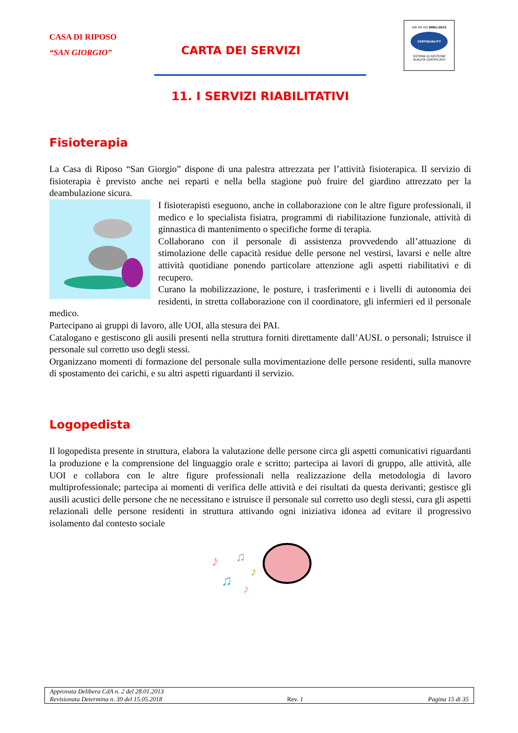CASA DI RIPOSO
“SAN GIORGIO”
CARTA DEI SERVIZI
UNI EN ISO 9001:2015
CERTIQUALITY
SISTEMA DI GESTIONE
QUALITÀ CERTIFICATO
11. I SERVIZI RIABILITATIVI
Fisioterapia
La Casa di Riposo “San Giorgio” dispone di una palestra attrezzata per l’attività fisioterapica. Il servizio di fisioterapia è previsto anche nei reparti e nella bella stagione può fruire del giardino attrezzato per la deambulazione sicura.
I fisioterapisti eseguono, anche in collaborazione con le altre figure professionali, il medico e lo specialista fisiatra, programmi di riabilitazione funzionale, attività di ginnastica di mantenimento o specifiche forme di terapia.
Collaborano con il personale di assistenza provvedendo all’attuazione di stimolazione delle capacità residue delle persone nel vestirsi, lavarsi e nelle altre attività quotidiane ponendo particolare attenzione agli aspetti riabilitativi e di recupero.
Curano la mobilizzazione, le posture, i trasferimenti e i livelli di autonomia dei residenti, in stretta collaborazione con il coordinatore, gli infermieri ed il personale medico.
Partecipano ai gruppi di lavoro, alle UOI, alla stesura dei PAI.
Catalogano e gestiscono gli ausili presenti nella struttura forniti direttamente dall’AUSL o personali; Istruisce il personale sul corretto uso degli stessi.
Organizzano momenti di formazione del personale sulla movimentazione delle persone residenti, sulla manovre di spostamento dei carichi, e su altri aspetti riguardanti il servizio.
Logopedista
Il logopedista presente in struttura, elabora la valutazione delle persone circa gli aspetti comunicativi riguardanti la produzione e la comprensione del linguaggio orale e scritto; partecipa ai lavori di gruppo, alle attività, alle UOI e collabora con le altre figure professionali nella realizzazione della metodologia di lavoro multiprofessionale; partecipa ai momenti di verifica delle attività e dei risultati da questa derivanti; gestisce gli ausili acustici delle persone che ne necessitano e istruisce il personale sul corretto uso degli stessi, cura gli aspetti relazionali delle persone residenti in struttura attivando ogni iniziativa idonea ad evitare il progressivo isolamento dal contesto sociale
♪
♫
♫
♪
♪
Approvata Delibera CdA n. 2 del 28.01.2013
Revisionata Determina n. 39 del 15.05.2018 Rev. 1 Pagina 15 di 35